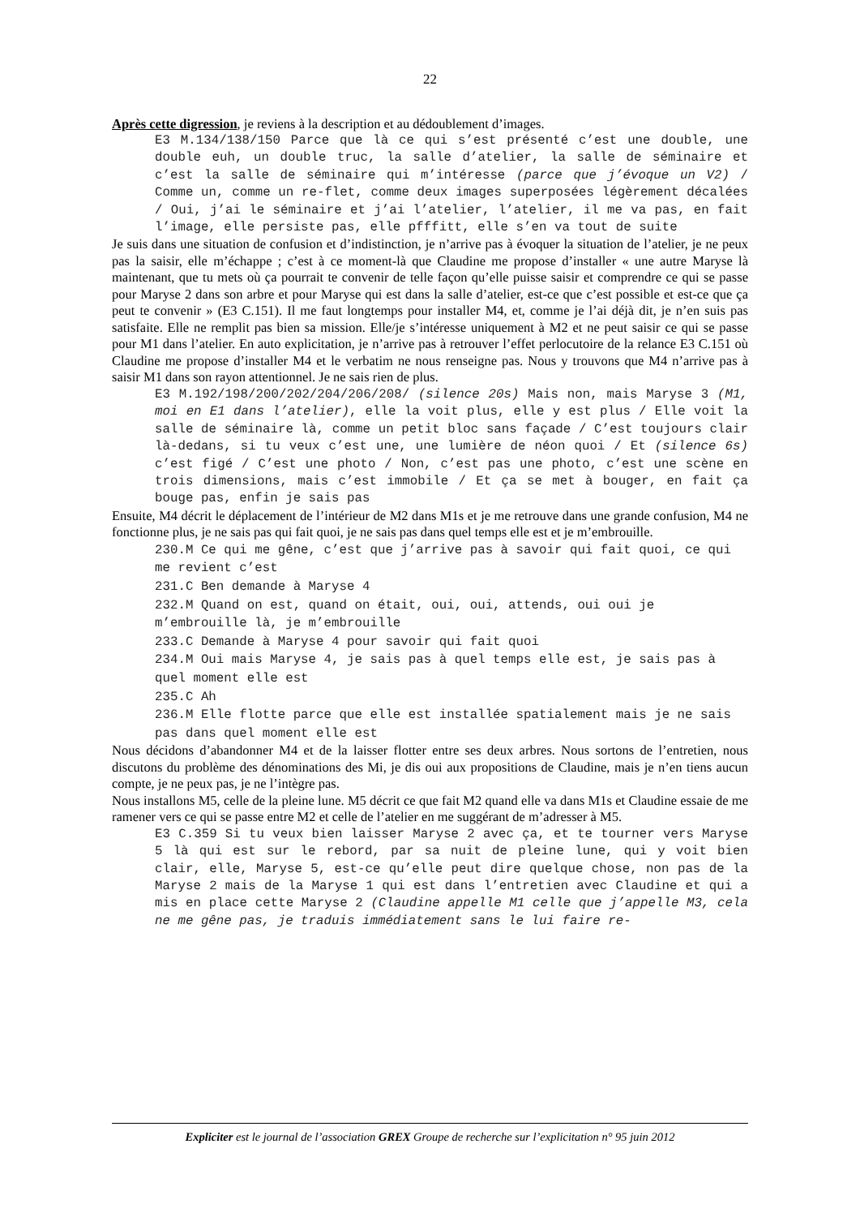22
Après cette digression, je reviens à la description et au dédoublement d’images.
E3 M.134/138/150 Parce que là ce qui s’est présenté c’est une double, une double euh, un double truc, la salle d’atelier, la salle de séminaire et c’est la salle de séminaire qui m’intéresse (parce que j’évoque un V2) / Comme un, comme un re-flet, comme deux images superposées légèrement décalées / Oui, j’ai le séminaire et j’ai l’atelier, l’atelier, il me va pas, en fait l’image, elle persiste pas, elle pfffitt, elle s’en va tout de suite
Je suis dans une situation de confusion et d’indistinction, je n’arrive pas à évoquer la situation de l’atelier, je ne peux pas la saisir, elle m’échappe ; c’est à ce moment-là que Claudine me propose d’installer « une autre Maryse là maintenant, que tu mets où ça pourrait te convenir de telle façon qu’elle puisse saisir et comprendre ce qui se passe pour Maryse 2 dans son arbre et pour Maryse qui est dans la salle d’atelier, est-ce que c’est possible et est-ce que ça peut te convenir » (E3 C.151). Il me faut longtemps pour installer M4, et, comme je l’ai déjà dit, je n’en suis pas satisfaite. Elle ne remplit pas bien sa mission. Elle/je s’intéresse uniquement à M2 et ne peut saisir ce qui se passe pour M1 dans l’atelier. En auto explicitation, je n’arrive pas à retrouver l’effet perlocutoire de la relance E3 C.151 où Claudine me propose d’installer M4 et le verbatim ne nous renseigne pas. Nous y trouvons que M4 n’arrive pas à saisir M1 dans son rayon attentionnel. Je ne sais rien de plus.
E3 M.192/198/200/202/204/206/208/ (silence 20s) Mais non, mais Maryse 3 (M1, moi en E1 dans l’atelier), elle la voit plus, elle y est plus / Elle voit la salle de séminaire là, comme un petit bloc sans façade / C’est toujours clair là-dedans, si tu veux c’est une, une lumière de néon quoi / Et (silence 6s) c’est figé / C’est une photo / Non, c’est pas une photo, c’est une scène en trois dimensions, mais c’est immobile / Et ça se met à bouger, en fait ça bouge pas, enfin je sais pas
Ensuite, M4 décrit le déplacement de l’intérieur de M2 dans M1s et je me retrouve dans une grande confusion, M4 ne fonctionne plus, je ne sais pas qui fait quoi, je ne sais pas dans quel temps elle est et je m’embrouille.
230.M Ce qui me gêne, c’est que j’arrive pas à savoir qui fait quoi, ce qui me revient c’est
231.C Ben demande à Maryse 4
232.M Quand on est, quand on était, oui, oui, attends, oui oui je m’embrouille là, je m’embrouille
233.C Demande à Maryse 4 pour savoir qui fait quoi
234.M Oui mais Maryse 4, je sais pas à quel temps elle est, je sais pas à quel moment elle est
235.C Ah
236.M Elle flotte parce que elle est installée spatialement mais je ne sais pas dans quel moment elle est
Nous décidons d’abandonner M4 et de la laisser flotter entre ses deux arbres. Nous sortons de l’entretien, nous discutons du problème des dénominations des Mi, je dis oui aux propositions de Claudine, mais je n’en tiens aucun compte, je ne peux pas, je ne l’intègre pas.
Nous installons M5, celle de la pleine lune. M5 décrit ce que fait M2 quand elle va dans M1s et Claudine essaie de me ramener vers ce qui se passe entre M2 et celle de l’atelier en me suggérant de m’adresser à M5.
E3 C.359 Si tu veux bien laisser Maryse 2 avec ça, et te tourner vers Maryse 5 là qui est sur le rebord, par sa nuit de pleine lune, qui y voit bien clair, elle, Maryse 5, est-ce qu’elle peut dire quelque chose, non pas de la Maryse 2 mais de la Maryse 1 qui est dans l’entretien avec Claudine et qui a mis en place cette Maryse 2 (Claudine appelle M1 celle que j’appelle M3, cela ne me gêne pas, je traduis immédiatement sans le lui faire re-
Expliciter est le journal de l’association GREX Groupe de recherche sur l’explicitation n° 95 juin 2012